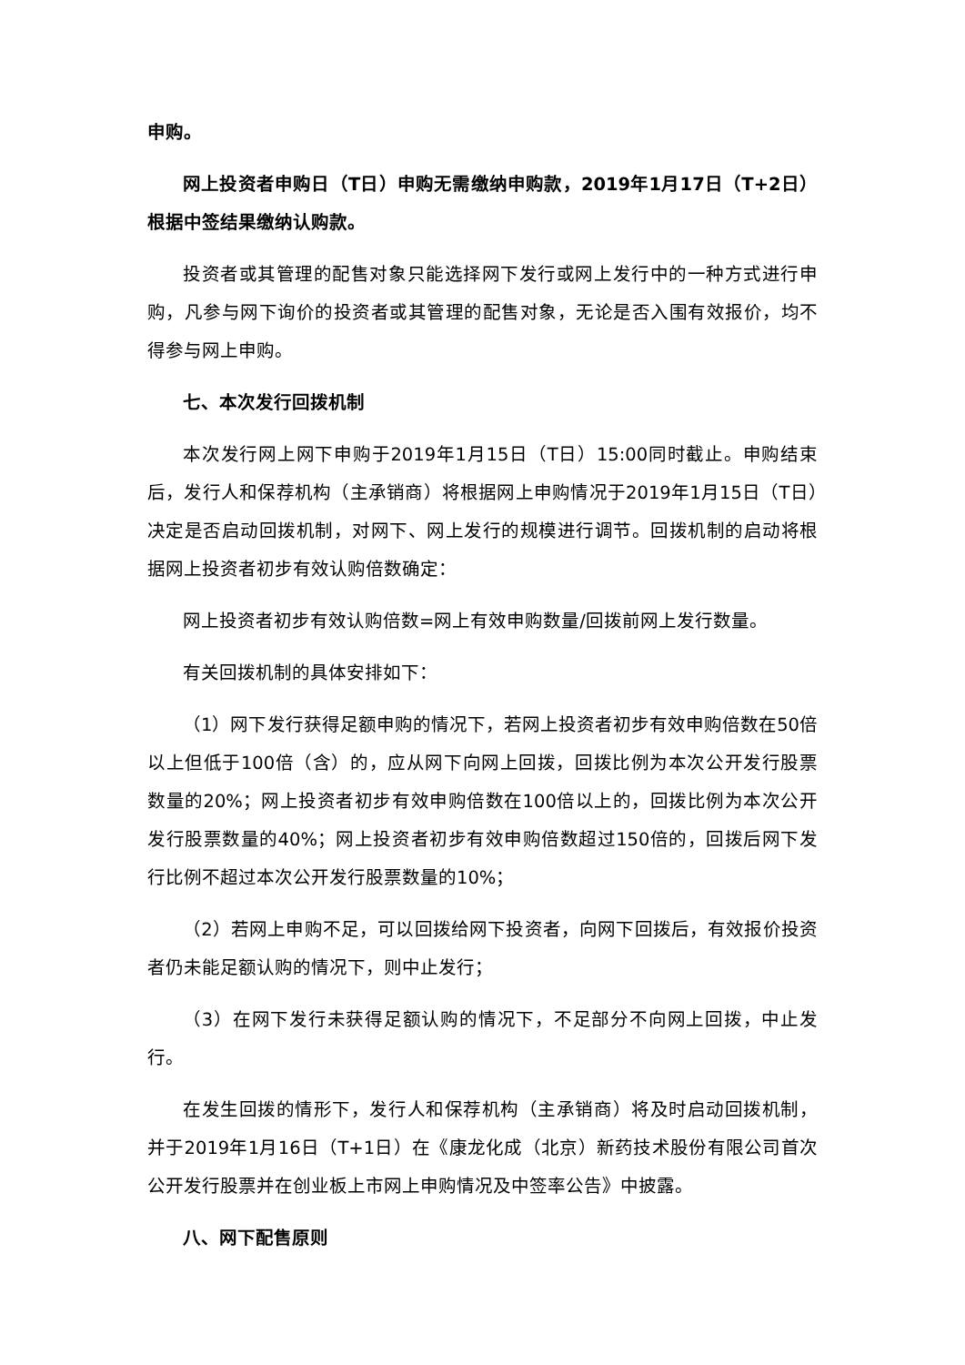申购。
网上投资者申购日（T日）申购无需缴纳申购款，2019年1月17日（T+2日）根据中签结果缴纳认购款。
投资者或其管理的配售对象只能选择网下发行或网上发行中的一种方式进行申购，凡参与网下询价的投资者或其管理的配售对象，无论是否入围有效报价，均不得参与网上申购。
七、本次发行回拨机制
本次发行网上网下申购于2019年1月15日（T日）15:00同时截止。申购结束后，发行人和保荐机构（主承销商）将根据网上申购情况于2019年1月15日（T日）决定是否启动回拨机制，对网下、网上发行的规模进行调节。回拨机制的启动将根据网上投资者初步有效认购倍数确定：
网上投资者初步有效认购倍数=网上有效申购数量/回拨前网上发行数量。
有关回拨机制的具体安排如下：
（1）网下发行获得足额申购的情况下，若网上投资者初步有效申购倍数在50倍以上但低于100倍（含）的，应从网下向网上回拨，回拨比例为本次公开发行股票数量的20%；网上投资者初步有效申购倍数在100倍以上的，回拨比例为本次公开发行股票数量的40%；网上投资者初步有效申购倍数超过150倍的，回拨后网下发行比例不超过本次公开发行股票数量的10%；
（2）若网上申购不足，可以回拨给网下投资者，向网下回拨后，有效报价投资者仍未能足额认购的情况下，则中止发行；
（3）在网下发行未获得足额认购的情况下，不足部分不向网上回拨，中止发行。
在发生回拨的情形下，发行人和保荐机构（主承销商）将及时启动回拨机制，并于2019年1月16日（T+1日）在《康龙化成（北京）新药技术股份有限公司首次公开发行股票并在创业板上市网上申购情况及中签率公告》中披露。
八、网下配售原则